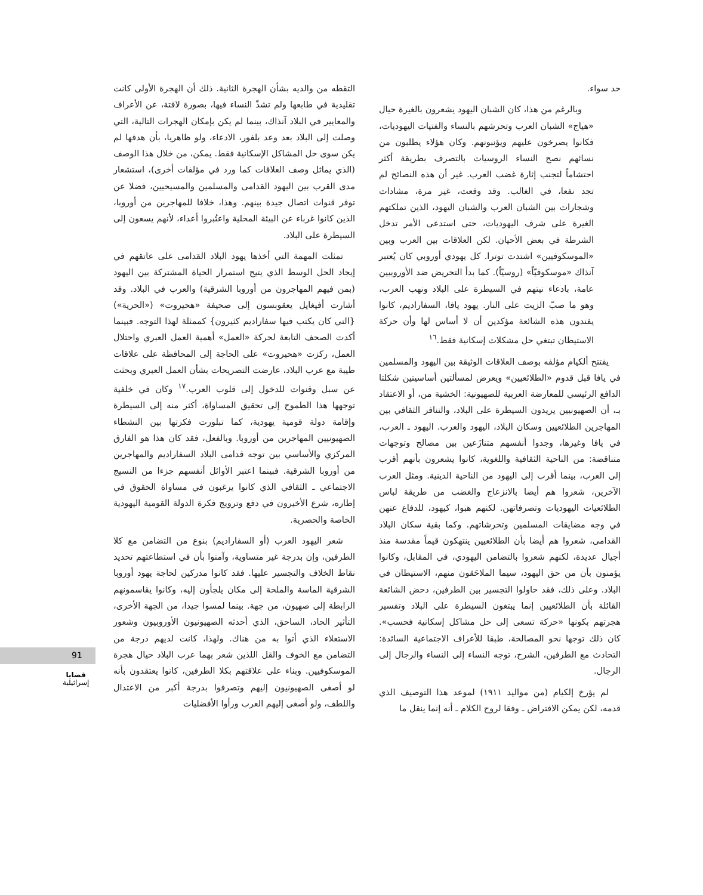حد سواء.
وبالرغم من هذا، كان الشبان اليهود يشعرون بالغيرة حيال «هياج» الشبان العرب وتحرشهم بالنساء والفتيات اليهوديات، فكانوا يصرخون عليهم ويؤنبونهم. وكان هؤلاء يطلبون من نسائهم نصح النساء الروسيات بالتصرف بطريقة أكثر احتشاماً لتجنب إثارة غضب العرب. غير أن هذه النصائح لم تجد نفعا، في الغالب. وقد وقعت، غير مرة، مشادات وشجارات بين الشبان العرب والشبان اليهود، الذين تملكتهم الغيرة على شرف اليهوديات، حتى استدعى الأمر تدخل الشرطة في بعض الأحيان. لكن العلاقات بين العرب وبين «الموسكوفيين» اشتدت توترا. كل يهودي أوروبي كان يُعتبر آنذاك «موسكوفيّاً» (روسيّاً). كما بدأ التحريض ضد الأوروبيين عامة، بادعاء نيتهم في السيطرة على البلاد ونهب العرب، وهو ما صبّ الزيت على النار. يهود يافا، السفاراديم، كانوا يفندون هذه الشائعة مؤكدين أن لا أساس لها وأن حركة الاستيطان تبتغي حل مشكلات إسكانية فقط.<sup>١٦</sup>
يفتتح ألكيام مؤلفه بوصف العلاقات الوثيقة بين اليهود والمسلمين في يافا قبل قدوم «الطلائعيين» ويعرض لمسألتين أساسيتين شكلتا الدافع الرئيسي للمعارضة العربية للصهيونية: الخشية من، أو الاعتقاد بـ، أن الصهيونيين يريدون السيطرة على البلاد، والتنافر الثقافي بين المهاجرين الطلائعيين وسكان البلاد، اليهود والعرب. اليهود ـ العرب، في يافا وغيرها، وجدوا أنفسهم متنازَعين بين مصالح وتوجهات متناقضة: من الناحية الثقافية واللغوية، كانوا يشعرون بأنهم أقرب إلى العرب، بينما أقرب إلى اليهود من الناحية الدينية. ومثل العرب الآخرين، شعروا هم أيضا بالانزعاج والغضب من طريقة لباس الطلائعيات اليهوديات وتصرفاتهن. لكنهم هبوا، كيهود، للدفاع عنهن في وجه مضايقات المسلمين وتحرشاتهم. وكما بقية سكان البلاد القدامى، شعروا هم أيضا بأن الطلائعيين ينتهكون قيماً مقدسة منذ أجيال عديدة، لكنهم شعروا بالتضامن اليهودي، في المقابل، وكانوا يؤمنون بأن من حق اليهود، سيما الملاحَقون منهم، الاستيطان في البلاد. وعلى ذلك، فقد حاولوا التجسير بين الطرفين، دحض الشائعة القائلة بأن الطلائعيين إنما يبتغون السيطرة على البلاد وتفسير هجرتهم بكونها «حركة تسعى إلى حل مشاكل إسكانية فحسب». كان ذلك توجها نحو المصالحة، طبقا للأعراف الاجتماعية السائدة: التحادث مع الطرفين، الشرح، توجه النساء إلى النساء والرجال إلى الرجال.
لم يؤرخ إلكيام (من مواليد ١٩١١) لموعد هذا التوصيف الذي قدمه، لكن يمكن الافتراض ـ وفقا لروح الكلام ـ أنه إنما ينقل ما
التقطه من والديه بشأن الهجرة الثانية. ذلك أن الهجرة الأولى كانت تقليدية في طابعها ولم تشذّ النساء فيها، بصورة لافتة، عن الأعراف والمعايير في البلاد آنذاك، بينما لم يكن بإمكان الهجرات التالية، التي وصلت إلى البلاد بعد وعد بلفور، الادعاء، ولو ظاهريا، بأن هدفها لم يكن سوى حل المشاكل الإسكانية فقط. يمكن، من خلال هذا الوصف (الذي يماثل وصف العلاقات كما ورد في مؤلفات أخرى)، استشعار مدى القرب بين اليهود القدامى والمسلمين والمسيحيين، فضلا عن توفر قنوات اتصال جيدة بينهم. وهذا، خلافا للمهاجرين من أوروبا، الذين كانوا غرباء عن البيئة المحلية واعتُبروا أعداء، لأنهم يسعون إلى السيطرة على البلاد.
تمثلت المهمة التي أخذها يهود البلاد القدامى على عاتقهم في إيجاد الحل الوسط الذي يتيح استمرار الحياة المشتركة بين اليهود (بمن فيهم المهاجرون من أوروبا الشرقية) والعرب في البلاد. وقد أشارت أفيغايل يعقوبسون إلى صحيفة «هحيروت» («الحرية») {التي كان يكتب فيها سفاراديم كثيرون} كممثلة لهذا التوجه. فبينما أكدت الصحف التابعة لحركة «العمل» أهمية العمل العبري واحتلال العمل، ركزت «هحيروت» على الحاجة إلى المحافظة على علاقات طيبة مع عرب البلاد، عارضت التصريحات بشأن العمل العبري وبحثت عن سبل وقنوات للدخول إلى قلوب العرب.<sup>١٧</sup> وكان في خلفية توجهها هذا الطموح إلى تحقيق المساواة، أكثر منه إلى السيطرة وإقامة دولة قومية يهودية، كما تبلورت فكرتها بين النشطاء الصهيونيين المهاجرين من أوروبا. وبالفعل، فقد كان هذا هو الفارق المركزي والأساسي بين توجه قدامى البلاد السفاراديم والمهاجرين من أوروبا الشرقية. فبينما اعتبر الأوائل أنفسهم جزءا من النسيج الاجتماعي ـ الثقافي الذي كانوا يرغبون في مساواة الحقوق في إطاره، شرع الأخيرون في دفع وترويج فكرة الدولة القومية اليهودية الخاصة والحصرية.
شعر اليهود العرب (أو السفاراديم) بنوع من التضامن مع كلا الطرفين، وإن بدرجة غير متساوية، وآمنوا بأن في استطاعتهم تحديد نقاط الخلاف والتجسير عليها. فقد كانوا مدركين لحاجة يهود أوروبا الشرقية الماسة والملحة إلى مكان يلجأون إليه، وكانوا يقاسمونهم الرابطة إلى صهيون، من جهة. بينما لمسوا جيدا، من الجهة الأخرى، التأثير الحاد، الساحق، الذي أحدثه الصهيونيون الأوروبيون وشعور الاستعلاء الذي أتوا به من هناك. ولهذا، كانت لديهم درجة من التضامن مع الخوف والقل اللذين شعر بهما عرب البلاد حيال هجرة الموسكوفيين. وبناء على علاقتهم بكلا الطرفين، كانوا يعتقدون بأنه لو أصغى الصهيونيون إليهم وتصرفوا بدرجة أكبر من الاعتدال واللطف، ولو أصغى إليهم العرب ورأوا الأفضليات
91
قضايا
إسرائيلية